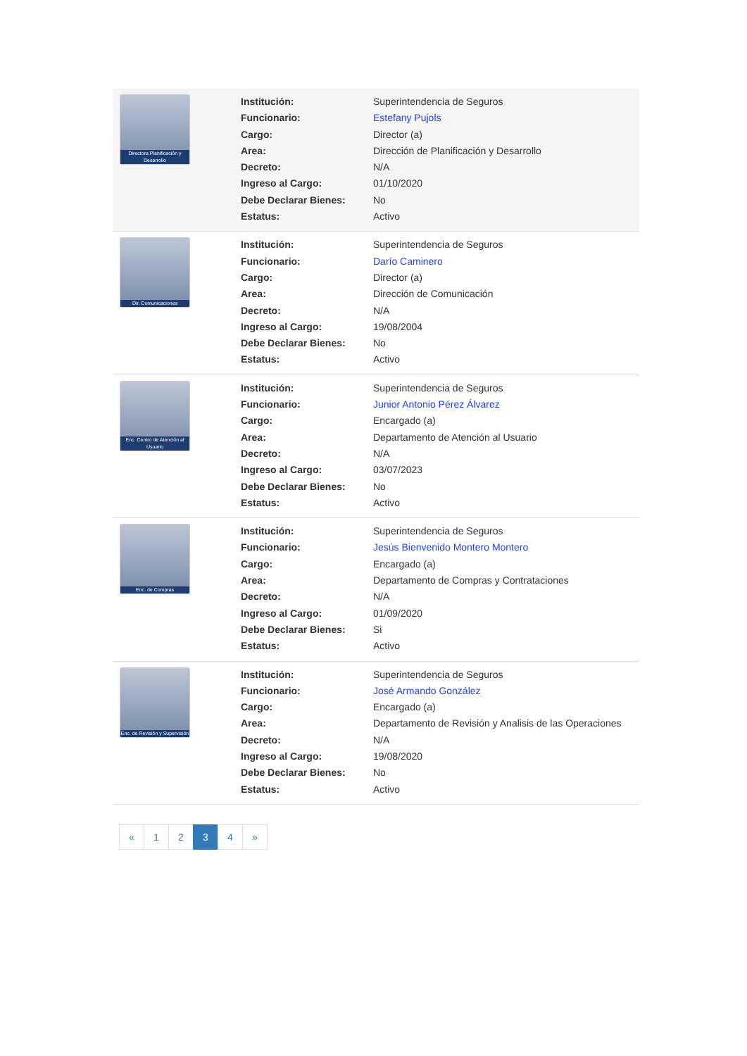| Directora Planificación y Desarrollo | / Institución: / Superintendencia de Seguros / / Funcionario: / Estefany Pujols / / Cargo: / Director (a) / / Area: / Dirección de Planificación y Desarrollo / / Decreto: / N/A / / Ingreso al Cargo: / 01/10/2020 / / Debe Declarar Bienes: / No / / Estatus: / Activo / |
| Dir. Comunicaciones | / Institución: / Superintendencia de Seguros / / Funcionario: / Darío Caminero / / Cargo: / Director (a) / / Area: / Dirección de Comunicación / / Decreto: / N/A / / Ingreso al Cargo: / 19/08/2004 / / Debe Declarar Bienes: / No / / Estatus: / Activo / |
| Enc. Centro de Atención al Usuario | / Institución: / Superintendencia de Seguros / / Funcionario: / Junior Antonio Pérez Álvarez / / Cargo: / Encargado (a) / / Area: / Departamento de Atención al Usuario / / Decreto: / N/A / / Ingreso al Cargo: / 03/07/2023 / / Debe Declarar Bienes: / No / / Estatus: / Activo / |
| Enc. de Compras | / Institución: / Superintendencia de Seguros / / Funcionario: / Jesús Bienvenido Montero Montero / / Cargo: / Encargado (a) / / Area: / Departamento de Compras y Contrataciones / / Decreto: / N/A / / Ingreso al Cargo: / 01/09/2020 / / Debe Declarar Bienes: / Si / / Estatus: / Activo / |
| Enc. de Revisión y Supervisión | / Institución: / Superintendencia de Seguros / / Funcionario: / José Armando González / / Cargo: / Encargado (a) / / Area: / Departamento de Revisión y Analisis de las Operaciones / / Decreto: / N/A / / Ingreso al Cargo: / 19/08/2020 / / Debe Declarar Bienes: / No / / Estatus: / Activo / |
« 1 2 3 4 »